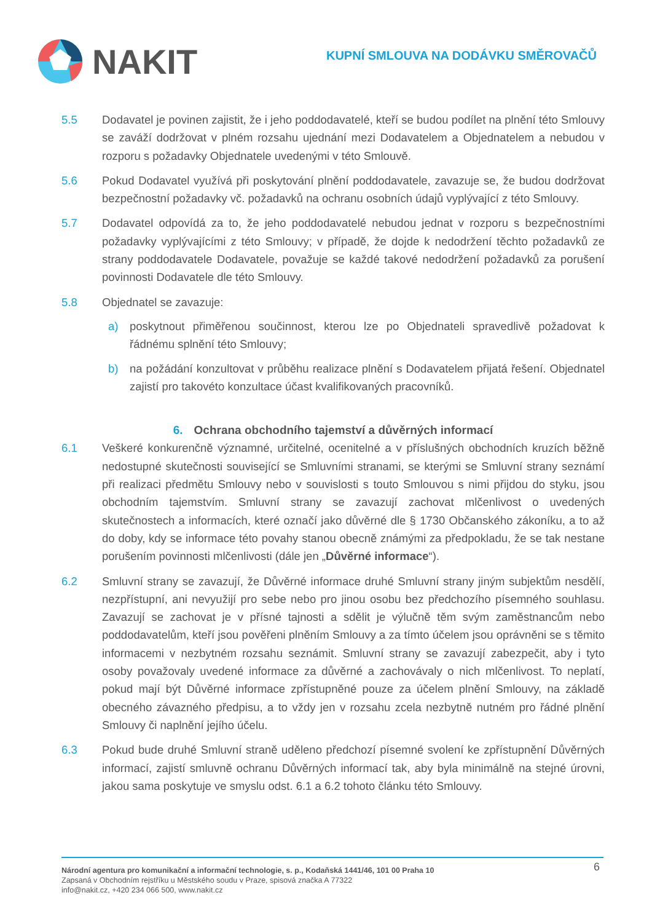NAKIT
KUPNÍ SMLOUVA NA DODÁVKU SMĚROVAČŮ
5.5 Dodavatel je povinen zajistit, že i jeho poddodavatelé, kteří se budou podílet na plnění této Smlouvy se zaváží dodržovat v plném rozsahu ujednání mezi Dodavatelem a Objednatelem a nebudou v rozporu s požadavky Objednatele uvedenými v této Smlouvě.
5.6 Pokud Dodavatel využívá při poskytování plnění poddodavatele, zavazuje se, že budou dodržovat bezpečnostní požadavky vč. požadavků na ochranu osobních údajů vyplývající z této Smlouvy.
5.7 Dodavatel odpovídá za to, že jeho poddodavatelé nebudou jednat v rozporu s bezpečnostními požadavky vyplývajícími z této Smlouvy; v případě, že dojde k nedodržení těchto požadavků ze strany poddodavatele Dodavatele, považuje se každé takové nedodržení požadavků za porušení povinnosti Dodavatele dle této Smlouvy.
5.8 Objednatel se zavazuje:
a) poskytnout přiměřenou součinnost, kterou lze po Objednateli spravedlivě požadovat k řádnému splnění této Smlouvy;
b) na požádání konzultovat v průběhu realizace plnění s Dodavatelem přijatá řešení. Objednatel zajistí pro takovéto konzultace účast kvalifikovaných pracovníků.
6. Ochrana obchodního tajemství a důvěrných informací
6.1 Veškeré konkurenčně významné, určitelné, ocenitelné a v příslušných obchodních kruzích běžně nedostupné skutečnosti související se Smluvními stranami, se kterými se Smluvní strany seznámí při realizaci předmětu Smlouvy nebo v souvislosti s touto Smlouvou s nimi přijdou do styku, jsou obchodním tajemstvím. Smluvní strany se zavazují zachovat mlčenlivost o uvedených skutečnostech a informacích, které označí jako důvěrné dle § 1730 Občanského zákoníku, a to až do doby, kdy se informace této povahy stanou obecně známými za předpokladu, že se tak nestane porušením povinnosti mlčenlivosti (dále jen „Důvěrné informace“).
6.2 Smluvní strany se zavazují, že Důvěrné informace druhé Smluvní strany jiným subjektům nesdělí, nezpřístupní, ani nevyužijí pro sebe nebo pro jinou osobu bez předchozího písemného souhlasu. Zavazují se zachovat je v přísné tajnosti a sdělit je výlučně těm svým zaměstnancům nebo poddodavatelům, kteří jsou pověřeni plněním Smlouvy a za tímto účelem jsou oprávněni se s těmito informacemi v nezbytném rozsahu seznámit. Smluvní strany se zavazují zabezpečit, aby i tyto osoby považovaly uvedené informace za důvěrné a zachovávaly o nich mlčenlivost. To neplatí, pokud mají být Důvěrné informace zpřístupněné pouze za účelem plnění Smlouvy, na základě obecného závazného předpisu, a to vždy jen v rozsahu zcela nezbytně nutném pro řádné plnění Smlouvy či naplnění jejího účelu.
6.3 Pokud bude druhé Smluvní straně uděleno předchozí písemné svolení ke zpřístupnění Důvěrných informací, zajistí smluvně ochranu Důvěrných informací tak, aby byla minimálně na stejné úrovni, jakou sama poskytuje ve smyslu odst. 6.1 a 6.2 tohoto článku této Smlouvy.
6
Národní agentura pro komunikační a informační technologie, s. p., Kodaňská 1441/46, 101 00 Praha 10
Zapsaná v Obchodním rejstříku u Městského soudu v Praze, spisová značka A 77322
info@nakit.cz, +420 234 066 500, www.nakit.cz